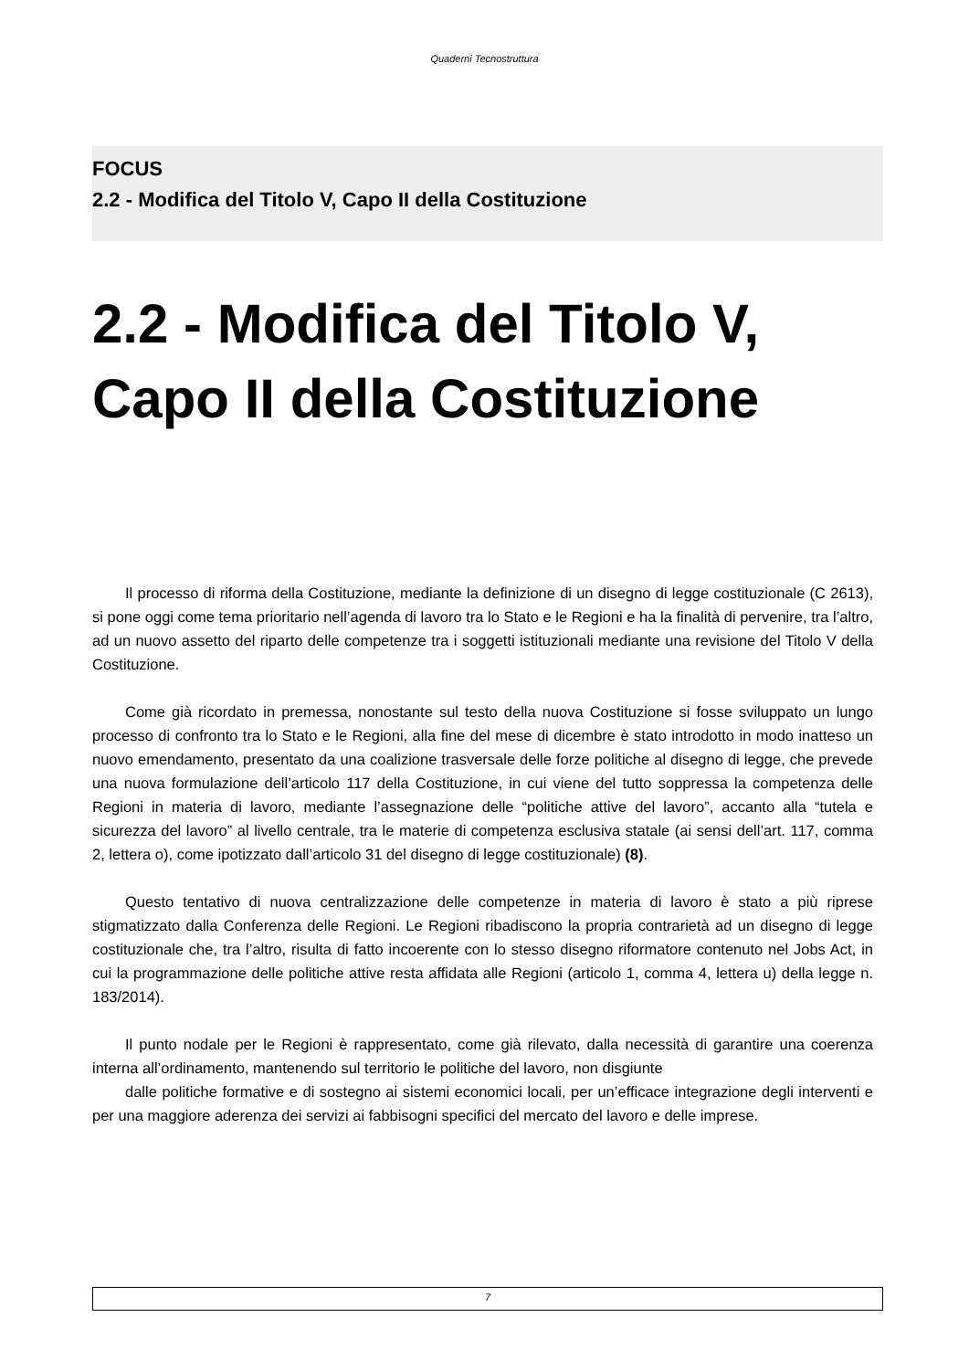Quaderni Tecnostruttura
FOCUS
2.2 - Modifica del Titolo V, Capo II della Costituzione
2.2 - Modifica del Titolo V, Capo II della Costituzione
Il processo di riforma della Costituzione, mediante la definizione di un disegno di legge costituzionale (C 2613), si pone oggi come tema prioritario nell’agenda di lavoro tra lo Stato e le Regioni e ha la finalità di pervenire, tra l’altro, ad un nuovo assetto del riparto delle competenze tra i soggetti istituzionali mediante una revisione del Titolo V della Costituzione.
Come già ricordato in premessa, nonostante sul testo della nuova Costituzione si fosse sviluppato un lungo processo di confronto tra lo Stato e le Regioni, alla fine del mese di dicembre è stato introdotto in modo inatteso un nuovo emendamento, presentato da una coalizione trasversale delle forze politiche al disegno di legge, che prevede una nuova formulazione dell’articolo 117 della Costituzione, in cui viene del tutto soppressa la competenza delle Regioni in materia di lavoro, mediante l’assegnazione delle “politiche attive del lavoro”, accanto alla “tutela e sicurezza del lavoro” al livello centrale, tra le materie di competenza esclusiva statale (ai sensi dell’art. 117, comma 2, lettera o), come ipotizzato dall’articolo 31 del disegno di legge costituzionale) (8).
Questo tentativo di nuova centralizzazione delle competenze in materia di lavoro è stato a più riprese stigmatizzato dalla Conferenza delle Regioni. Le Regioni ribadiscono la propria contrarietà ad un disegno di legge costituzionale che, tra l’altro, risulta di fatto incoerente con lo stesso disegno riformatore contenuto nel Jobs Act, in cui la programmazione delle politiche attive resta affidata alle Regioni (articolo 1, comma 4, lettera u) della legge n. 183/2014).
Il punto nodale per le Regioni è rappresentato, come già rilevato, dalla necessità di garantire una coerenza interna all’ordinamento, mantenendo sul territorio le politiche del lavoro, non disgiunte
dalle politiche formative e di sostegno ai sistemi economici locali, per un’efficace integrazione degli interventi e per una maggiore aderenza dei servizi ai fabbisogni specifici del mercato del lavoro e delle imprese.
7